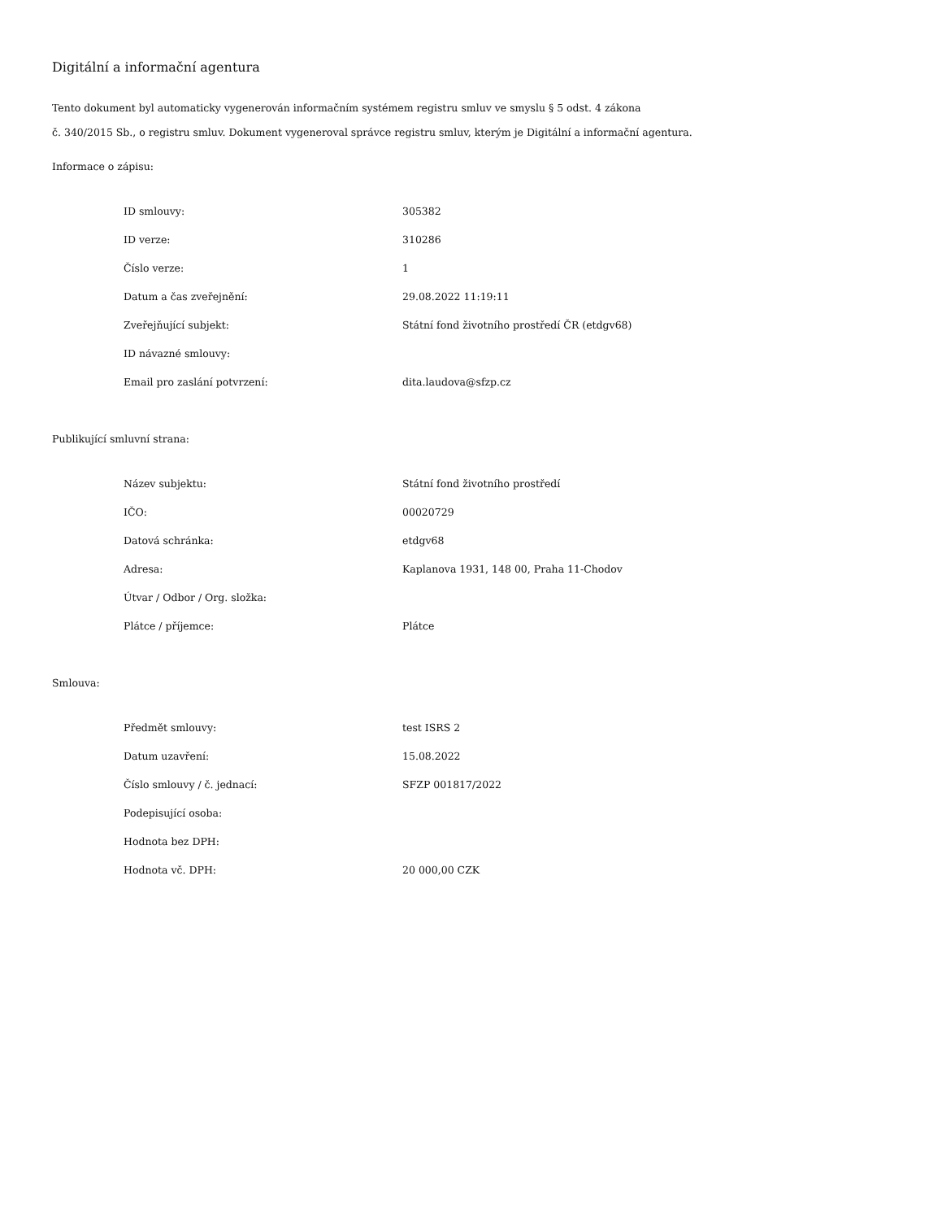Digitální a informační agentura
Tento dokument byl automaticky vygenerován informačním systémem registru smluv ve smyslu § 5 odst. 4 zákona
č. 340/2015 Sb., o registru smluv. Dokument vygeneroval správce registru smluv, kterým je Digitální a informační agentura.
Informace o zápisu:
| ID smlouvy: | 305382 |
| ID verze: | 310286 |
| Číslo verze: | 1 |
| Datum a čas zveřejnění: | 29.08.2022 11:19:11 |
| Zveřejňující subjekt: | Státní fond životního prostředí ČR (etdgv68) |
| ID návazné smlouvy: | |
| Email pro zaslání potvrzení: | dita.laudova@sfzp.cz |
Publikující smluvní strana:
| Název subjektu: | Státní fond životního prostředí |
| IČO: | 00020729 |
| Datová schránka: | etdgv68 |
| Adresa: | Kaplanova 1931, 148 00, Praha 11-Chodov |
| Útvar / Odbor / Org. složka: | |
| Plátce / příjemce: | Plátce |
Smlouva:
| Předmět smlouvy: | test ISRS 2 |
| Datum uzavření: | 15.08.2022 |
| Číslo smlouvy / č. jednací: | SFZP 001817/2022 |
| Podepisující osoba: | |
| Hodnota bez DPH: | |
| Hodnota vč. DPH: | 20 000,00 CZK |